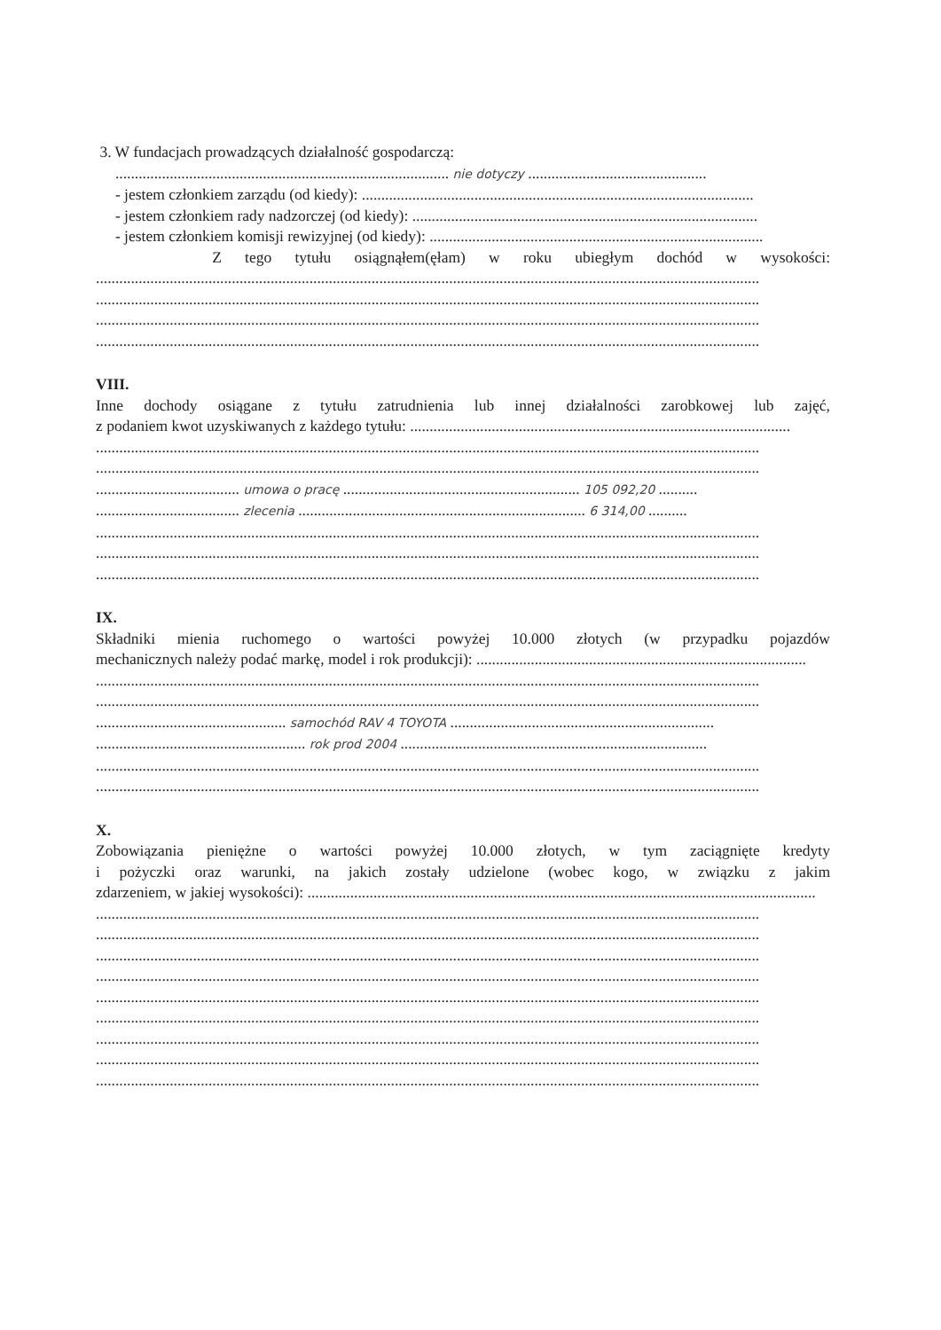3. W fundacjach prowadzących działalność gospodarczą:
...................................................................................... nie dotyczy ..............................................
- jestem członkiem zarządu (od kiedy): .....................................................................................................
- jestem członkiem rady nadzorczej (od kiedy): .........................................................................................
- jestem członkiem komisji rewizyjnej (od kiedy): ......................................................................................
Z tego tytułu osiągnąłem(ęłam) w roku ubiegłym dochód w wysokości:
...........................................................................................................................................................................
...........................................................................................................................................................................
...........................................................................................................................................................................
...........................................................................................................................................................................
VIII.
Inne dochody osiągane z tytułu zatrudnienia lub innej działalności zarobkowej lub zajęć,
z podaniem kwot uzyskiwanych z każdego tytułu: ..................................................................................................
...........................................................................................................................................................................
...........................................................................................................................................................................
..................................... umowa o pracę ............................................................. 105 092,20 ..........
..................................... zlecenia .......................................................................... 6 314,00 ..........
...........................................................................................................................................................................
...........................................................................................................................................................................
...........................................................................................................................................................................
IX.
Składniki mienia ruchomego o wartości powyżej 10.000 złotych (w przypadku pojazdów
mechanicznych należy podać markę, model i rok produkcji): .....................................................................................
...........................................................................................................................................................................
...........................................................................................................................................................................
................................................. samochód RAV 4 TOYOTA ....................................................................
...................................................... rok prod 2004 ...............................................................................
...........................................................................................................................................................................
...........................................................................................................................................................................
X.
Zobowiązania pieniężne o wartości powyżej 10.000 złotych, w tym zaciągnięte kredyty
i pożyczki oraz warunki, na jakich zostały udzielone (wobec kogo, w związku z jakim
zdarzeniem, w jakiej wysokości): ...................................................................................................................................
...........................................................................................................................................................................
...........................................................................................................................................................................
...........................................................................................................................................................................
...........................................................................................................................................................................
...........................................................................................................................................................................
...........................................................................................................................................................................
...........................................................................................................................................................................
...........................................................................................................................................................................
...........................................................................................................................................................................